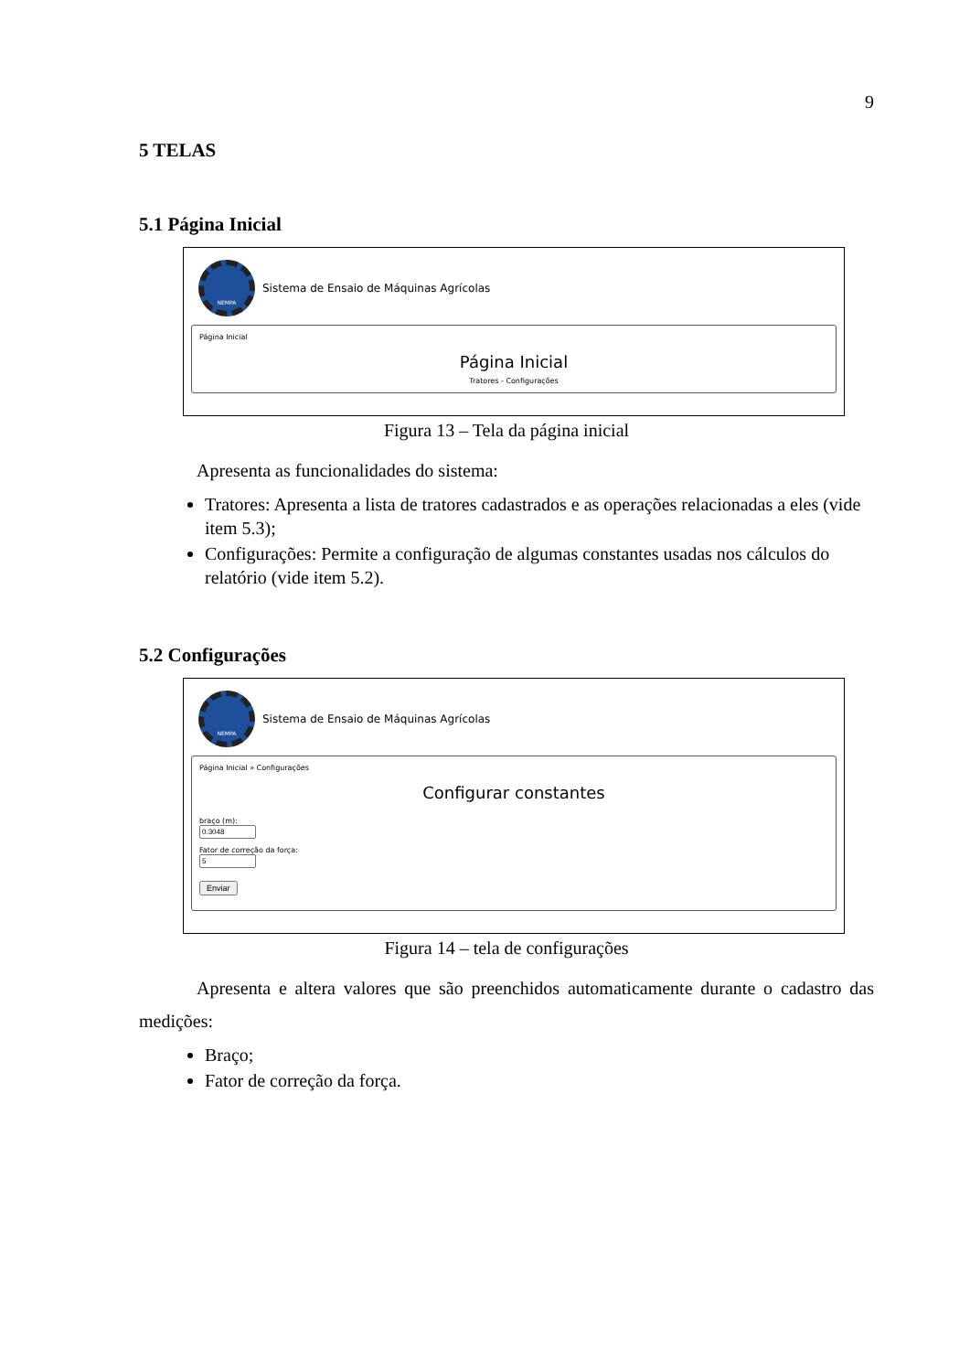9
5 TELAS
5.1 Página Inicial
NEMPA
Sistema de Ensaio de Máquinas Agrícolas
Página Inicial
Página Inicial
Tratores - Configurações
Figura 13 – Tela da página inicial
Apresenta as funcionalidades do sistema:
Tratores: Apresenta a lista de tratores cadastrados e as operações relacionadas a eles (vide item 5.3);
Configurações: Permite a configuração de algumas constantes usadas nos cálculos do relatório (vide item 5.2).
5.2 Configurações
NEMPA
Sistema de Ensaio de Máquinas Agrícolas
Página Inicial » Configurações
Configurar constantes
braço (m):
Fator de correção da força:
Enviar
Figura 14 – tela de configurações
Apresenta e altera valores que são preenchidos automaticamente durante o cadastro das medições:
Braço;
Fator de correção da força.